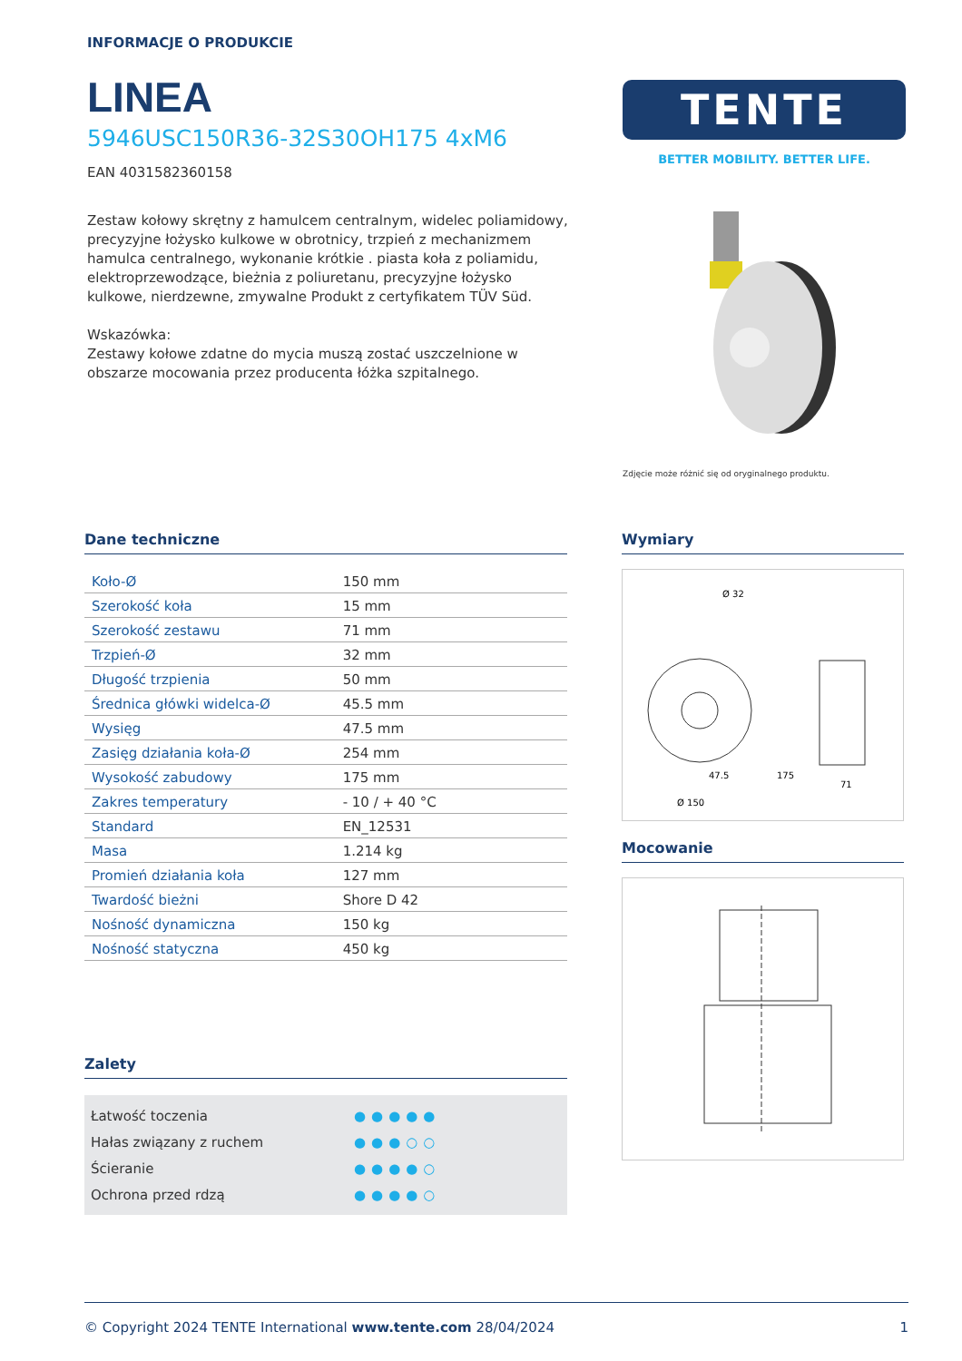INFORMACJE O PRODUKCIE
LINEA
5946USC150R36-32S30OH175 4xM6
EAN 4031582360158
Zestaw kołowy skrętny z hamulcem centralnym, widelec poliamidowy, precyzyjne łożysko kulkowe w obrotnicy, trzpień z mechanizmem hamulca centralnego, wykonanie krótkie . piasta koła z poliamidu, elektroprzewodzące, bieżnia z poliuretanu, precyzyjne łożysko kulkowe, nierdzewne, zmywalne Produkt z certyfikatem TÜV Süd.
Wskazówka:
Zestawy kołowe zdatne do mycia muszą zostać uszczelnione w obszarze mocowania przez producenta łóżka szpitalnego.
TENTE
BETTER MOBILITY. BETTER LIFE.
Zdjęcie może różnić się od oryginalnego produktu.
Dane techniczne
| Koło-Ø | 150 mm |
| Szerokość koła | 15 mm |
| Szerokość zestawu | 71 mm |
| Trzpień-Ø | 32 mm |
| Długość trzpienia | 50 mm |
| Średnica główki widelca-Ø | 45.5 mm |
| Wysięg | 47.5 mm |
| Zasięg działania koła-Ø | 254 mm |
| Wysokość zabudowy | 175 mm |
| Zakres temperatury | - 10 / + 40 °C |
| Standard | EN_12531 |
| Masa | 1.214 kg |
| Promień działania koła | 127 mm |
| Twardość bieżni | Shore D 42 |
| Nośność dynamiczna | 150 kg |
| Nośność statyczna | 450 kg |
Zalety
Łatwość toczenia ●●●●●
Hałas związany z ruchem ●●●○○
Ścieranie ●●●●○
Ochrona przed rdzą ●●●●○
Wymiary
175
71
Ø 150
47.5
Ø 32
Mocowanie
© Copyright 2024 TENTE International www.tente.com 28/04/2024 1